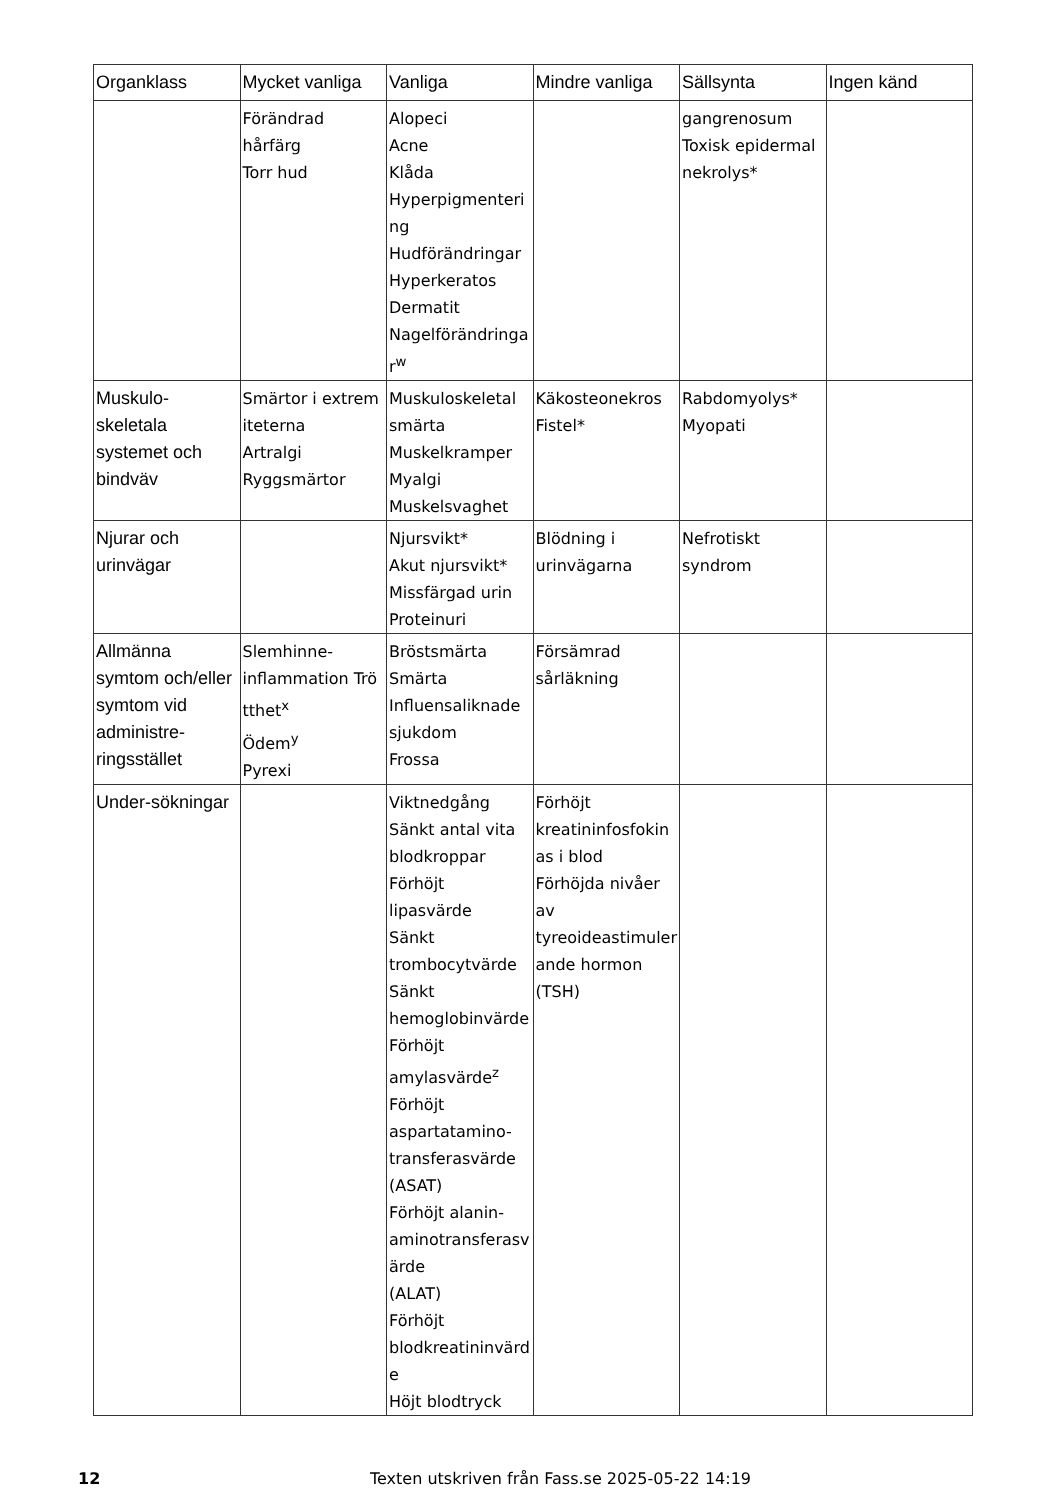| Organklass | Mycket vanliga | Vanliga | Mindre vanliga | Sällsynta | Ingen känd |
| --- | --- | --- | --- | --- | --- |
| | Förändrad hårfärg Torr hud | Alopeci Acne Klåda Hyperpigmenteri ng Hudförändringar Hyperkeratos Dermatit Nagelförändringa r<sup>w</sup> | | gangrenosum Toxisk epidermal nekrolys* | |
| Muskulo-skeletala systemet och bindväv | Smärtor i extrem iteterna Artralgi Ryggsmärtor | Muskuloskeletal smärta Muskelkramper Myalgi Muskelsvaghet | Käkosteonekros Fistel* | Rabdomyolys* Myopati | |
| Njurar och urinvägar | | Njursvikt* Akut njursvikt* Missfärgad urin Proteinuri | Blödning i urinvägarna | Nefrotiskt syndrom | |
| Allmänna symtom och/eller symtom vid administre-ringsstället | Slemhinne-inflammation Trö tthet<sup>x</sup> Ödem<sup>y</sup> Pyrexi | Bröstsmärta Smärta Influensaliknade sjukdom Frossa | Försämrad sårläkning | | |
| Under-sökningar | | Viktnedgång Sänkt antal vita blodkroppar Förhöjt lipasvärde Sänkt trombocytvärde Sänkt hemoglobinvärde Förhöjt amylasvärde<sup>z</sup> Förhöjt aspartatamino-transferasvärde (ASAT) Förhöjt alanin-aminotransferasvärde (ALAT) Förhöjt blodkreatininvärde Höjt blodtryck | Förhöjt kreatininfosfokinas i blod Förhöjda nivåer av tyreoideastimulerande hormon (TSH) | | |
12 Texten utskriven från Fass.se 2025-05-22 14:19